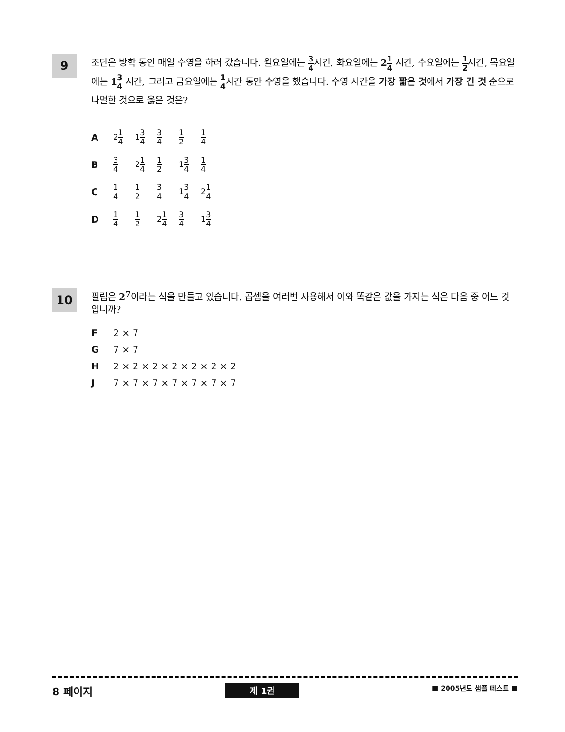9
조단은 방학 동안 매일 수영을 하러 갔습니다. 월요일에는 3 4시간, 화요일에는 21 4 시간, 수요일에는 1 2시간, 목요일에는 13 4 시간, 그리고 금요일에는 1 4시간 동안 수영을 했습니다. 수영 시간을 가장 짧은 것에서 가장 긴 것 순으로 나열한 것으로 옳은 것은?
A 21 4 13 4 3 4 1 2 1 4
B 3 4 21 4 1 2 13 4 1 4
C 1 4 1 2 3 4 13 4 21 4
D 1 4 1 2 21 4 3 4 13 4
10
필립은 2<sup>7</sup>이라는 식을 만들고 있습니다. 곱셈을 여러번 사용해서 이와 똑같은 값을 가지는 식은 다음 중 어느 것입니까?
F 2 × 7
G 7 × 7
H 2 × 2 × 2 × 2 × 2 × 2 × 2
J 7 × 7 × 7 × 7 × 7 × 7 × 7
8 페이지 제 1권 ■ 2005년도 샘플 테스트 ■